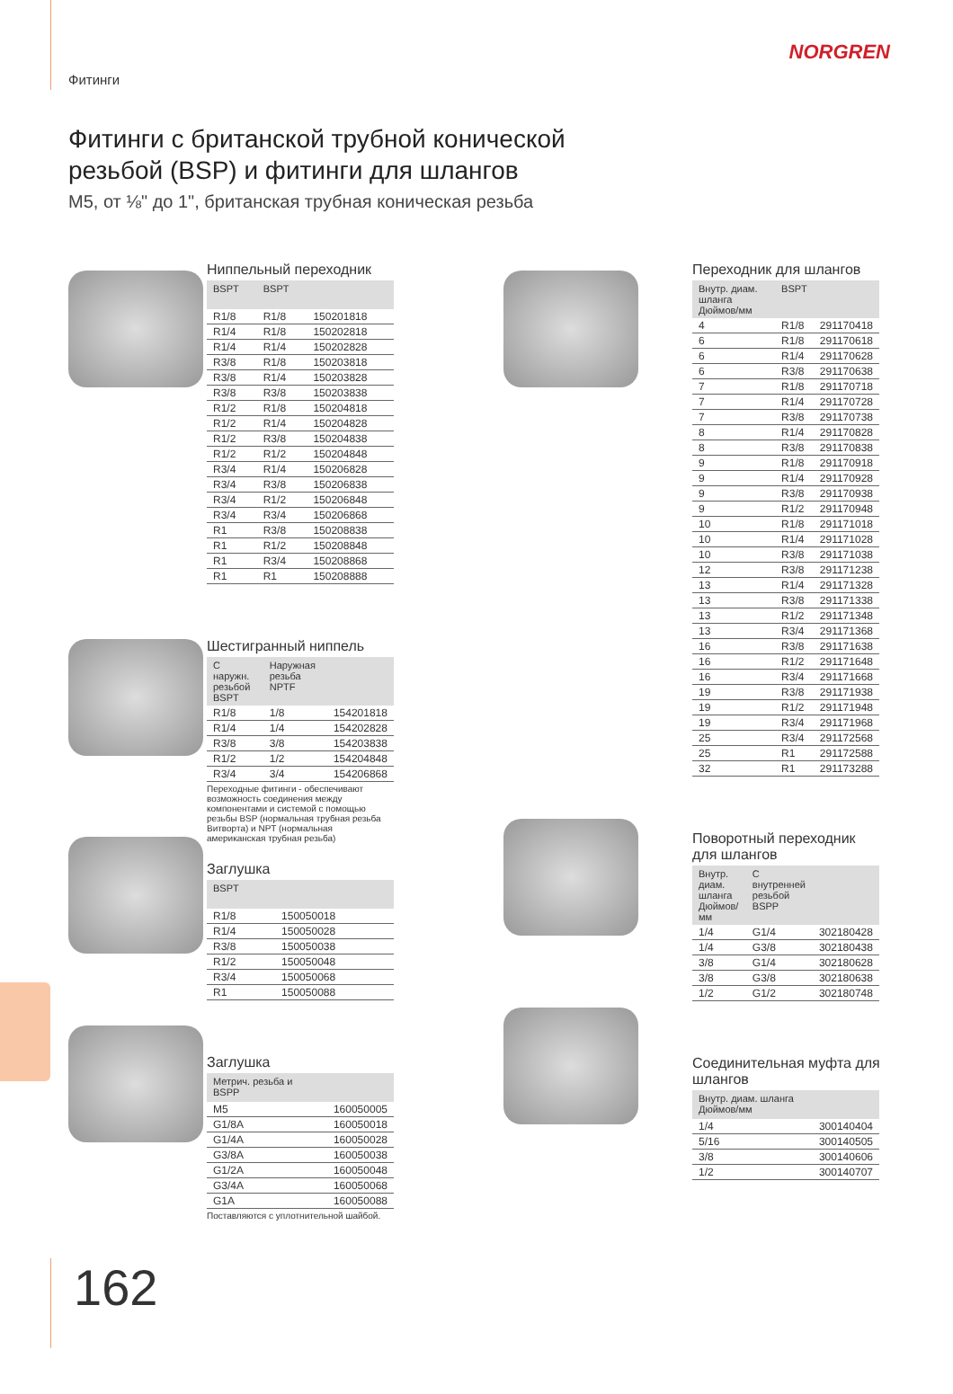Фитинги
NORGREN
Фитинги с британской трубной конической
резьбой (BSP) и фитинги для шлангов
M5, от ⅛" до 1", британская трубная коническая резьба
Ниппельный переходник
| BSPT | BSPT | |
| --- | --- | --- |
| R1/8 | R1/8 | 150201818 |
| R1/4 | R1/8 | 150202818 |
| R1/4 | R1/4 | 150202828 |
| R3/8 | R1/8 | 150203818 |
| R3/8 | R1/4 | 150203828 |
| R3/8 | R3/8 | 150203838 |
| R1/2 | R1/8 | 150204818 |
| R1/2 | R1/4 | 150204828 |
| R1/2 | R3/8 | 150204838 |
| R1/2 | R1/2 | 150204848 |
| R3/4 | R1/4 | 150206828 |
| R3/4 | R3/8 | 150206838 |
| R3/4 | R1/2 | 150206848 |
| R3/4 | R3/4 | 150206868 |
| R1 | R3/8 | 150208838 |
| R1 | R1/2 | 150208848 |
| R1 | R3/4 | 150208868 |
| R1 | R1 | 150208888 |
Шестигранный ниппель
| С наружн. резьбой BSPT | Наружная резьба NPTF | |
| --- | --- | --- |
| R1/8 | 1/8 | 154201818 |
| R1/4 | 1/4 | 154202828 |
| R3/8 | 3/8 | 154203838 |
| R1/2 | 1/2 | 154204848 |
| R3/4 | 3/4 | 154206868 |
Переходные фитинги - обеспечивают возможность соединения между компонентами и системой с помощью резьбы BSP (нормальная трубная резьба Витворта) и NPT (нормальная американская трубная резьба)
Заглушка
| BSPT | |
| --- | --- |
| R1/8 | 150050018 |
| R1/4 | 150050028 |
| R3/8 | 150050038 |
| R1/2 | 150050048 |
| R3/4 | 150050068 |
| R1 | 150050088 |
Заглушка
| Метрич. резьба и BSPP | |
| --- | --- |
| M5 | 160050005 |
| G1/8A | 160050018 |
| G1/4A | 160050028 |
| G3/8A | 160050038 |
| G1/2A | 160050048 |
| G3/4A | 160050068 |
| G1A | 160050088 |
Поставляются с уплотнительной шайбой.
Переходник для шлангов
| Внутр. диам. шланга Дюймов/мм | BSPT | |
| --- | --- | --- |
| 4 | R1/8 | 291170418 |
| 6 | R1/8 | 291170618 |
| 6 | R1/4 | 291170628 |
| 6 | R3/8 | 291170638 |
| 7 | R1/8 | 291170718 |
| 7 | R1/4 | 291170728 |
| 7 | R3/8 | 291170738 |
| 8 | R1/4 | 291170828 |
| 8 | R3/8 | 291170838 |
| 9 | R1/8 | 291170918 |
| 9 | R1/4 | 291170928 |
| 9 | R3/8 | 291170938 |
| 9 | R1/2 | 291170948 |
| 10 | R1/8 | 291171018 |
| 10 | R1/4 | 291171028 |
| 10 | R3/8 | 291171038 |
| 12 | R3/8 | 291171238 |
| 13 | R1/4 | 291171328 |
| 13 | R3/8 | 291171338 |
| 13 | R1/2 | 291171348 |
| 13 | R3/4 | 291171368 |
| 16 | R3/8 | 291171638 |
| 16 | R1/2 | 291171648 |
| 16 | R3/4 | 291171668 |
| 19 | R3/8 | 291171938 |
| 19 | R1/2 | 291171948 |
| 19 | R3/4 | 291171968 |
| 25 | R3/4 | 291172568 |
| 25 | R1 | 291172588 |
| 32 | R1 | 291173288 |
Поворотный переходник для шлангов
| Внутр. диам. шланга Дюймов/мм | С внутренней резьбой BSPP | |
| --- | --- | --- |
| 1/4 | G1/4 | 302180428 |
| 1/4 | G3/8 | 302180438 |
| 3/8 | G1/4 | 302180628 |
| 3/8 | G3/8 | 302180638 |
| 1/2 | G1/2 | 302180748 |
Соединительная муфта для шлангов
| Внутр. диам. шланга Дюймов/мм | |
| --- | --- |
| 1/4 | 300140404 |
| 5/16 | 300140505 |
| 3/8 | 300140606 |
| 1/2 | 300140707 |
162